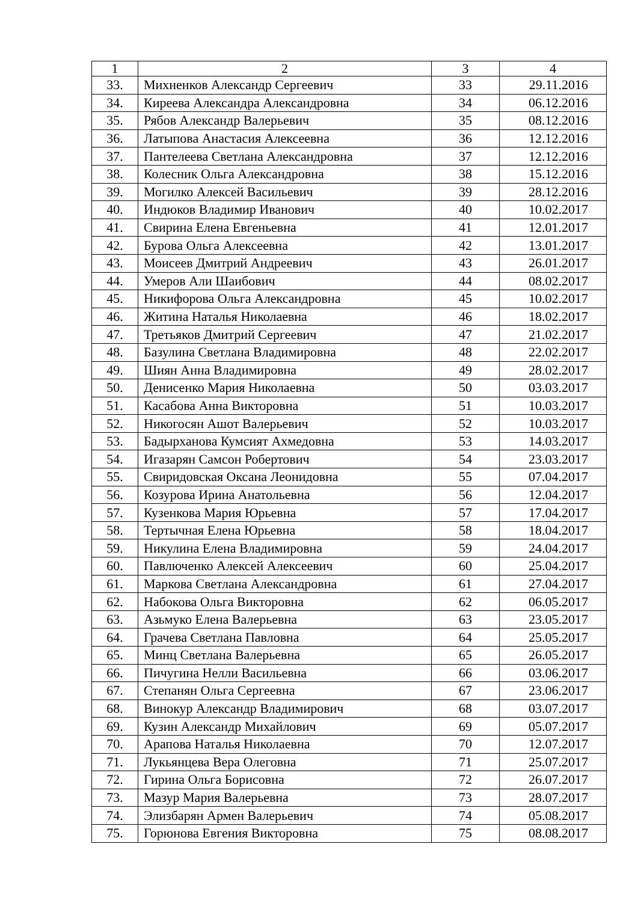| 1 | 2 | 3 | 4 |
| --- | --- | --- | --- |
| 33. | Михненков Александр Сергеевич | 33 | 29.11.2016 |
| 34. | Киреева Александра Александровна | 34 | 06.12.2016 |
| 35. | Рябов Александр Валерьевич | 35 | 08.12.2016 |
| 36. | Латыпова Анастасия Алексеевна | 36 | 12.12.2016 |
| 37. | Пантелеева Светлана Александровна | 37 | 12.12.2016 |
| 38. | Колесник Ольга Александровна | 38 | 15.12.2016 |
| 39. | Могилко Алексей Васильевич | 39 | 28.12.2016 |
| 40. | Индюков Владимир Иванович | 40 | 10.02.2017 |
| 41. | Свирина Елена Евгеньевна | 41 | 12.01.2017 |
| 42. | Бурова Ольга Алексеевна | 42 | 13.01.2017 |
| 43. | Моисеев Дмитрий Андреевич | 43 | 26.01.2017 |
| 44. | Умеров Али Шаибович | 44 | 08.02.2017 |
| 45. | Никифорова Ольга Александровна | 45 | 10.02.2017 |
| 46. | Житина Наталья Николаевна | 46 | 18.02.2017 |
| 47. | Третьяков Дмитрий Сергеевич | 47 | 21.02.2017 |
| 48. | Базулина Светлана Владимировна | 48 | 22.02.2017 |
| 49. | Шиян Анна Владимировна | 49 | 28.02.2017 |
| 50. | Денисенко Мария Николаевна | 50 | 03.03.2017 |
| 51. | Касабова Анна Викторовна | 51 | 10.03.2017 |
| 52. | Никогосян Ашот Валерьевич | 52 | 10.03.2017 |
| 53. | Бадырханова Кумсият Ахмедовна | 53 | 14.03.2017 |
| 54. | Игазарян Самсон Робертович | 54 | 23.03.2017 |
| 55. | Свиридовская Оксана Леонидовна | 55 | 07.04.2017 |
| 56. | Козурова Ирина Анатольевна | 56 | 12.04.2017 |
| 57. | Кузенкова Мария Юрьевна | 57 | 17.04.2017 |
| 58. | Тертычная Елена Юрьевна | 58 | 18.04.2017 |
| 59. | Никулина Елена Владимировна | 59 | 24.04.2017 |
| 60. | Павлюченко Алексей Алексеевич | 60 | 25.04.2017 |
| 61. | Маркова Светлана Александровна | 61 | 27.04.2017 |
| 62. | Набокова Ольга Викторовна | 62 | 06.05.2017 |
| 63. | Азьмуко Елена Валерьевна | 63 | 23.05.2017 |
| 64. | Грачева Светлана Павловна | 64 | 25.05.2017 |
| 65. | Минц Светлана Валерьевна | 65 | 26.05.2017 |
| 66. | Пичугина Нелли Васильевна | 66 | 03.06.2017 |
| 67. | Степанян Ольга Сергеевна | 67 | 23.06.2017 |
| 68. | Винокур Александр Владимирович | 68 | 03.07.2017 |
| 69. | Кузин Александр Михайлович | 69 | 05.07.2017 |
| 70. | Арапова Наталья Николаевна | 70 | 12.07.2017 |
| 71. | Лукьянцева Вера Олеговна | 71 | 25.07.2017 |
| 72. | Гирина Ольга Борисовна | 72 | 26.07.2017 |
| 73. | Мазур Мария Валерьевна | 73 | 28.07.2017 |
| 74. | Элизбарян Армен Валерьевич | 74 | 05.08.2017 |
| 75. | Горюнова Евгения Викторовна | 75 | 08.08.2017 |